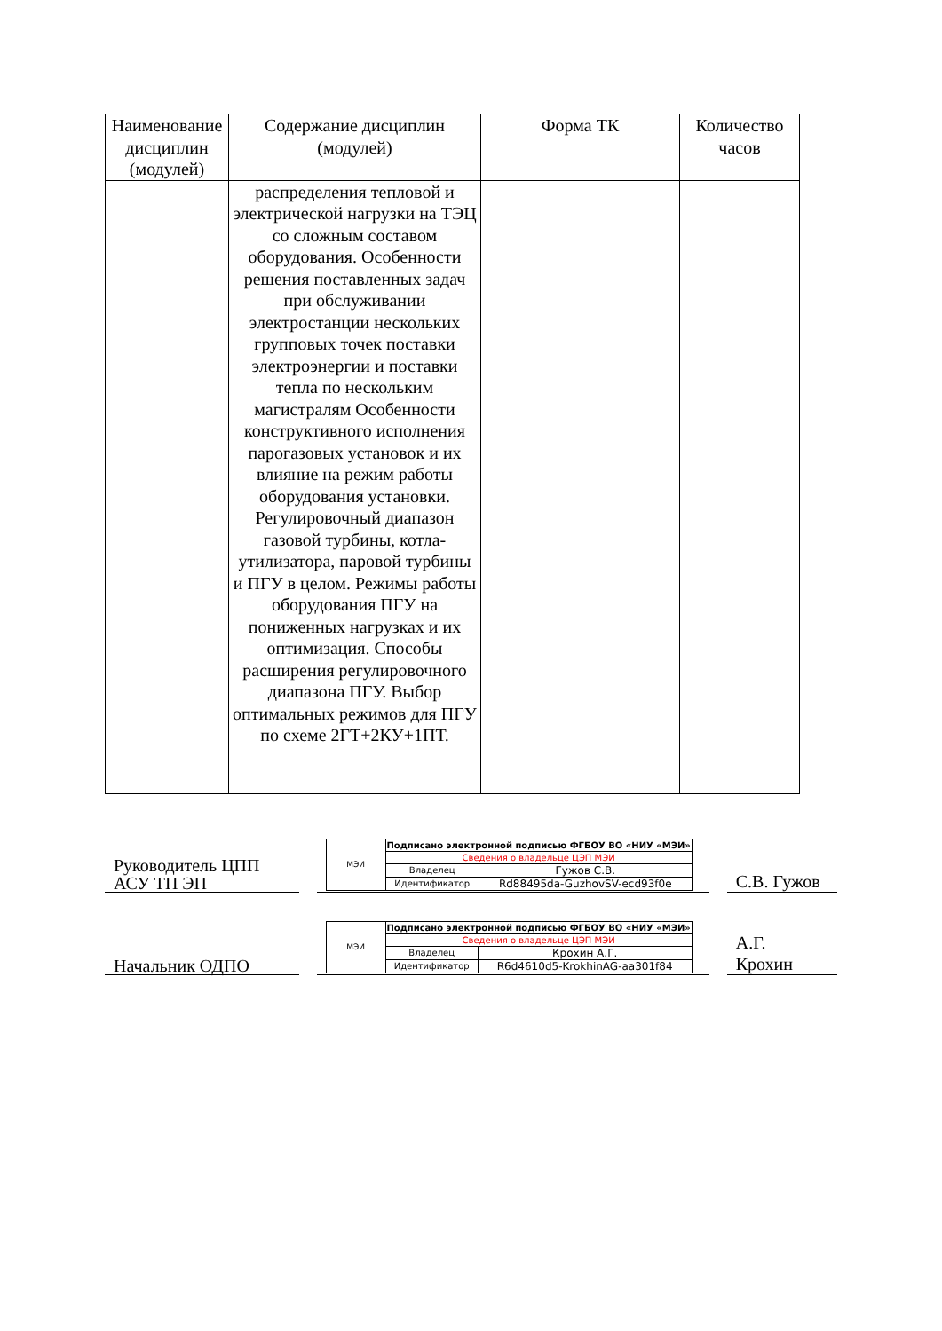| Наименование дисциплин (модулей) | Содержание дисциплин (модулей) | Форма ТК | Количество часов |
| --- | --- | --- | --- |
| | распределения тепловой и электрической нагрузки на ТЭЦ со сложным составом оборудования. Особенности решения поставленных задач при обслуживании электростанции нескольких групповых точек поставки электроэнергии и поставки тепла по нескольким магистралям Особенности конструктивного исполнения парогазовых установок и их влияние на режим работы оборудования установки. Регулировочный диапазон газовой турбины, котла-утилизатора, паровой турбины и ПГУ в целом. Режимы работы оборудования ПГУ на пониженных нагрузках и их оптимизация. Способы расширения регулировочного диапазона ПГУ. Выбор оптимальных режимов для ПГУ по схеме 2ГТ+2КУ+1ПТ. | | |
Руководитель ЦПП
АСУ ТП ЭП
| МЭИ | Подписано электронной подписью ФГБОУ ВО «НИУ «МЭИ» | |
| | Сведения о владельце ЦЭП МЭИ | |
| | Владелец | Гужов С.В. |
| | Идентификатор | Rd88495da-GuzhovSV-ecd93f0e |
С.В. Гужов
Начальник ОДПО
| МЭИ | Подписано электронной подписью ФГБОУ ВО «НИУ «МЭИ» | |
| | Сведения о владельце ЦЭП МЭИ | |
| | Владелец | Крохин А.Г. |
| | Идентификатор | R6d4610d5-KrokhinAG-aa301f84 |
А.Г.
Крохин